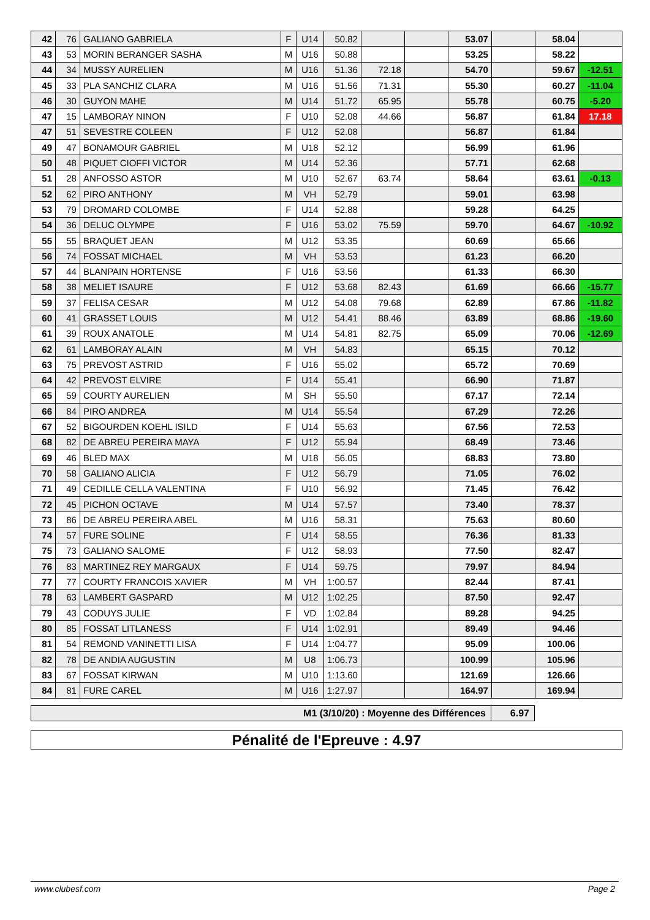| 42 | 76 | GALIANO GABRIELA | F | U14 | 50.82 | | | 53.07 | | 58.04 | |
| 43 | 53 | MORIN BERANGER SASHA | M | U16 | 50.88 | | | 53.25 | | 58.22 | |
| 44 | 34 | MUSSY AURELIEN | M | U16 | 51.36 | 72.18 | | 54.70 | | 59.67 | -12.51 |
| 45 | 33 | PLA SANCHIZ CLARA | M | U16 | 51.56 | 71.31 | | 55.30 | | 60.27 | -11.04 |
| 46 | 30 | GUYON MAHE | M | U14 | 51.72 | 65.95 | | 55.78 | | 60.75 | -5.20 |
| 47 | 15 | LAMBORAY NINON | F | U10 | 52.08 | 44.66 | | 56.87 | | 61.84 | 17.18 |
| 47 | 51 | SEVESTRE COLEEN | F | U12 | 52.08 | | | 56.87 | | 61.84 | |
| 49 | 47 | BONAMOUR GABRIEL | M | U18 | 52.12 | | | 56.99 | | 61.96 | |
| 50 | 48 | PIQUET CIOFFI VICTOR | M | U14 | 52.36 | | | 57.71 | | 62.68 | |
| 51 | 28 | ANFOSSO ASTOR | M | U10 | 52.67 | 63.74 | | 58.64 | | 63.61 | -0.13 |
| 52 | 62 | PIRO ANTHONY | M | VH | 52.79 | | | 59.01 | | 63.98 | |
| 53 | 79 | DROMARD COLOMBE | F | U14 | 52.88 | | | 59.28 | | 64.25 | |
| 54 | 36 | DELUC OLYMPE | F | U16 | 53.02 | 75.59 | | 59.70 | | 64.67 | -10.92 |
| 55 | 55 | BRAQUET JEAN | M | U12 | 53.35 | | | 60.69 | | 65.66 | |
| 56 | 74 | FOSSAT MICHAEL | M | VH | 53.53 | | | 61.23 | | 66.20 | |
| 57 | 44 | BLANPAIN HORTENSE | F | U16 | 53.56 | | | 61.33 | | 66.30 | |
| 58 | 38 | MELIET ISAURE | F | U12 | 53.68 | 82.43 | | 61.69 | | 66.66 | -15.77 |
| 59 | 37 | FELISA CESAR | M | U12 | 54.08 | 79.68 | | 62.89 | | 67.86 | -11.82 |
| 60 | 41 | GRASSET LOUIS | M | U12 | 54.41 | 88.46 | | 63.89 | | 68.86 | -19.60 |
| 61 | 39 | ROUX ANATOLE | M | U14 | 54.81 | 82.75 | | 65.09 | | 70.06 | -12.69 |
| 62 | 61 | LAMBORAY ALAIN | M | VH | 54.83 | | | 65.15 | | 70.12 | |
| 63 | 75 | PREVOST ASTRID | F | U16 | 55.02 | | | 65.72 | | 70.69 | |
| 64 | 42 | PREVOST ELVIRE | F | U14 | 55.41 | | | 66.90 | | 71.87 | |
| 65 | 59 | COURTY AURELIEN | M | SH | 55.50 | | | 67.17 | | 72.14 | |
| 66 | 84 | PIRO ANDREA | M | U14 | 55.54 | | | 67.29 | | 72.26 | |
| 67 | 52 | BIGOURDEN KOEHL ISILD | F | U14 | 55.63 | | | 67.56 | | 72.53 | |
| 68 | 82 | DE ABREU PEREIRA MAYA | F | U12 | 55.94 | | | 68.49 | | 73.46 | |
| 69 | 46 | BLED MAX | M | U18 | 56.05 | | | 68.83 | | 73.80 | |
| 70 | 58 | GALIANO ALICIA | F | U12 | 56.79 | | | 71.05 | | 76.02 | |
| 71 | 49 | CEDILLE CELLA VALENTINA | F | U10 | 56.92 | | | 71.45 | | 76.42 | |
| 72 | 45 | PICHON OCTAVE | M | U14 | 57.57 | | | 73.40 | | 78.37 | |
| 73 | 86 | DE ABREU PEREIRA ABEL | M | U16 | 58.31 | | | 75.63 | | 80.60 | |
| 74 | 57 | FURE SOLINE | F | U14 | 58.55 | | | 76.36 | | 81.33 | |
| 75 | 73 | GALIANO SALOME | F | U12 | 58.93 | | | 77.50 | | 82.47 | |
| 76 | 83 | MARTINEZ REY MARGAUX | F | U14 | 59.75 | | | 79.97 | | 84.94 | |
| 77 | 77 | COURTY FRANCOIS XAVIER | M | VH | 1:00.57 | | | 82.44 | | 87.41 | |
| 78 | 63 | LAMBERT GASPARD | M | U12 | 1:02.25 | | | 87.50 | | 92.47 | |
| 79 | 43 | CODUYS JULIE | F | VD | 1:02.84 | | | 89.28 | | 94.25 | |
| 80 | 85 | FOSSAT LITLANESS | F | U14 | 1:02.91 | | | 89.49 | | 94.46 | |
| 81 | 54 | REMOND VANINETTI LISA | F | U14 | 1:04.77 | | | 95.09 | | 100.06 | |
| 82 | 78 | DE ANDIA AUGUSTIN | M | U8 | 1:06.73 | | | 100.99 | | 105.96 | |
| 83 | 67 | FOSSAT KIRWAN | M | U10 | 1:13.60 | | | 121.69 | | 126.66 | |
| 84 | 81 | FURE CAREL | M | U16 | 1:27.97 | | | 164.97 | | 169.94 | |
| M1 (3/10/20) : Moyenne des Différences | 6.97 |
Pénalité de l'Epreuve : 4.97
www.clubesf.com Page 2